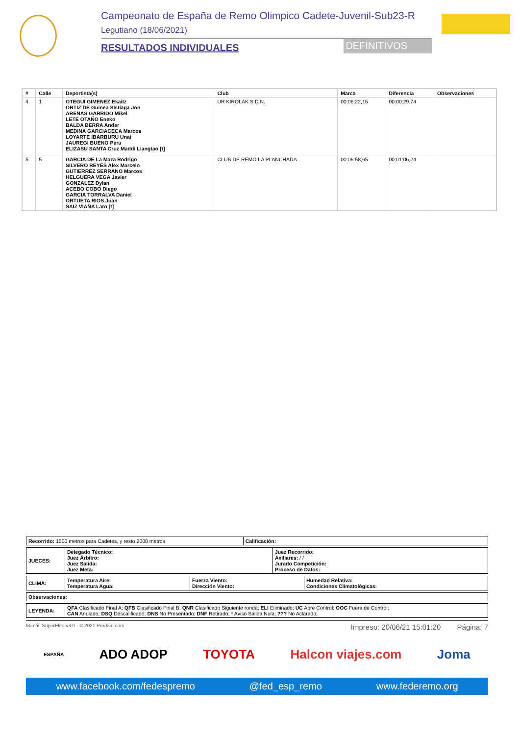Campeonato de España de Remo Olimpico Cadete-Juvenil-Sub23-R
Legutiano (18/06/2021)
RESULTADOS INDIVIDUALES DEFINITIVOS
| # | Calle | Deportista(s) | Club | Marca | Diferencia | Observaciones |
| --- | --- | --- | --- | --- | --- | --- |
| 4 | 1 | OTEGUI GIMENEZ Ekaitz ORTIZ DE Guinea Sistiaga Jon ARENAS GARRIDO Mikel LETE OTAÑO Eneko BALDA BERRA Ander MEDINA GARCIACECA Marcos LOYARTE IBARBURU Unai JAUREGI BUENO Peru ELIZASU SANTA Cruz Maddi Liangtao [t] | UR KIROLAK S.D.N. | 00:06:22,15 | 00:00:29,74 | |
| 5 | 5 | GARCIA DE La Maza Rodrigo SILVERO REYES Alex Marcelo GUTIERREZ SERRANO Marcos HELGUERA VEGA Javier GONZALEZ Dylan ACEBO COBO Diego GARCIA TORRALVA Daniel ORTUETA RIOS Juan SAIZ VIAÑA Laro [t] | CLUB DE REMO LA PLANCHADA | 00:06:58,65 | 00:01:06,24 | |
| Recorrido: 1500 metros para Cadetes, y resto 2000 metros | Calificación: |
| JUECES: | Delegado Técnico: Juez Árbitro: Juez Salida: Juez Meta: | Juez Recorrido: Axiliares: / / Jurado Competición: Proceso de Datos: |
| CLIMA: | Temperatura Aire: Temperatura Agua: | Fuerza Viento: Dirección Viento: | Humedad Relativa: Condiciones Climatológicas: |
| Observaciones: |
| LEYENDA: | QFA Clasificado Final A; QFB Clasificado Final B; QNR Clasificado Siguiente ronda; ELI Eliminado; UC Abre Control; OOC Fuera de Control; CAN Anulado; DSQ Descalificado; DNS No Presentado; DNF Retirado; * Aviso Salida Nula; ??? No Aclarado; |
Mantis SuperElite v3.0 - © 2021 Prodain.com Impreso: 20/06/21 15:01:20 Página: 7
ESPAÑA ADO ADOP TOYOTA Halcon viajes.com Joma
www.facebook.com/fedespremo @fed_esp_remo www.federemo.org